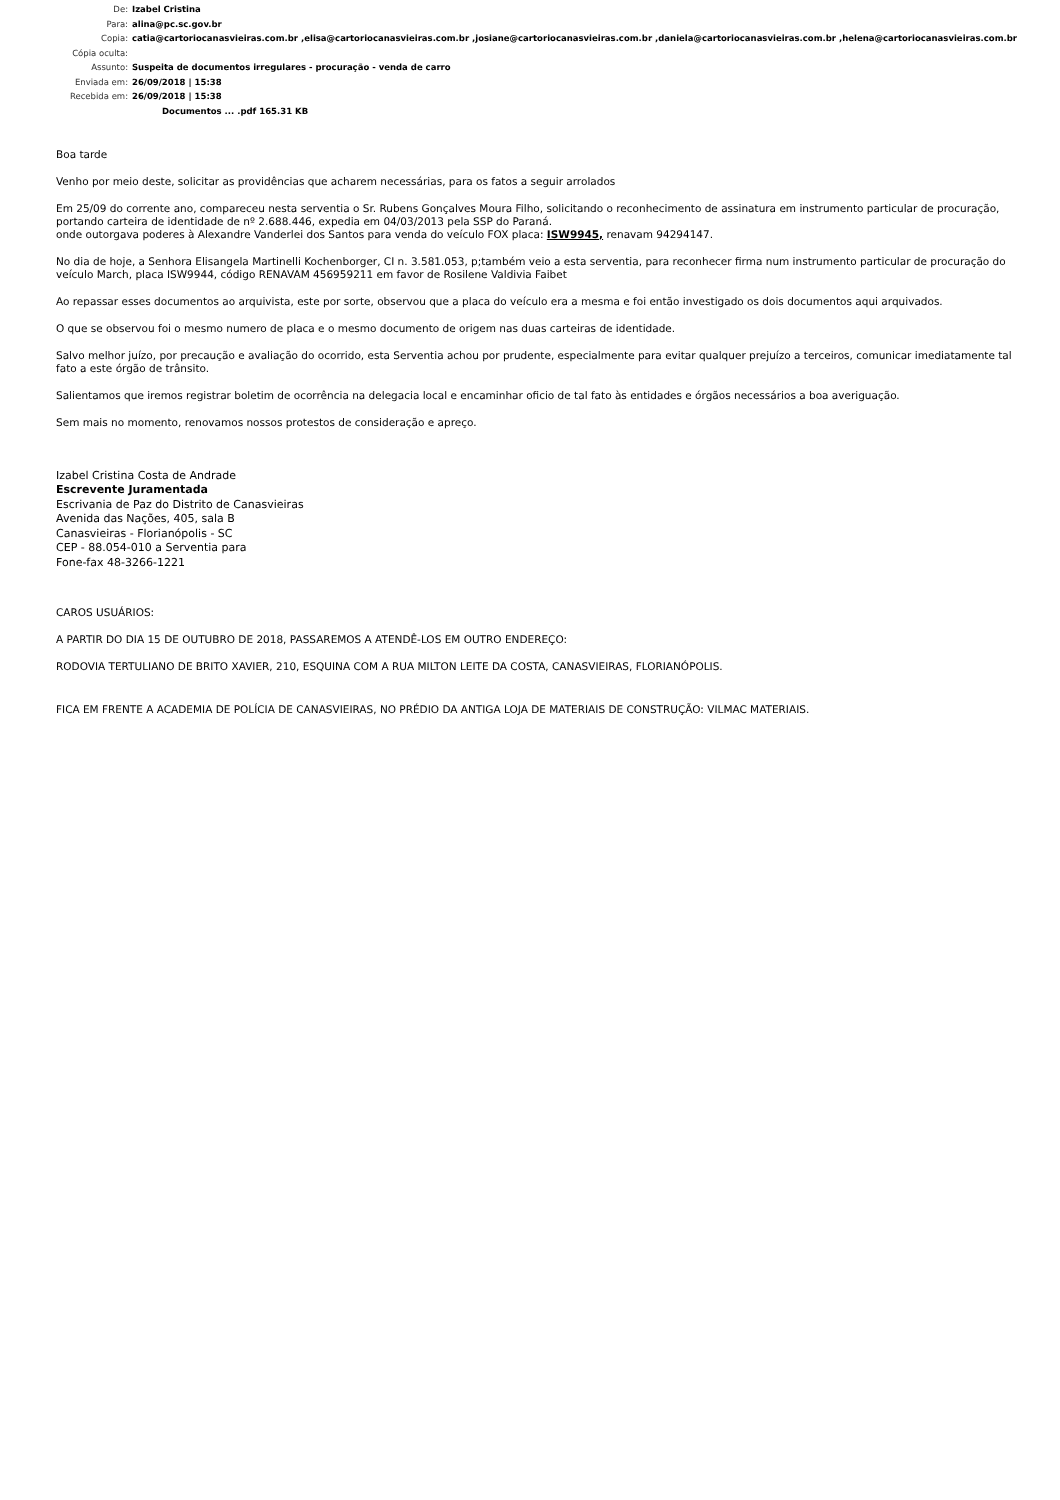De: Izabel Cristina
Para: alina@pc.sc.gov.br
Copia: catia@cartoriocanasvieiras.com.br ,elisa@cartoriocanasvieiras.com.br ,josiane@cartoriocanasvieiras.com.br ,daniela@cartoriocanasvieiras.com.br ,helena@cartoriocanasvieiras.com.br
Cópia oculta:
Assunto: Suspeita de documentos irregulares - procuração - venda de carro
Enviada em: 26/09/2018 | 15:38
Recebida em: 26/09/2018 | 15:38
Documentos ... .pdf 165.31 KB
Boa tarde
Venho por meio deste, solicitar as providências que acharem necessárias, para os fatos a seguir arrolados
Em 25/09 do corrente ano, compareceu nesta serventia o Sr. Rubens Gonçalves Moura Filho, solicitando o reconhecimento de assinatura em instrumento particular de procuração, portando carteira de identidade de nº 2.688.446, expedia em 04/03/2013 pela SSP do Paraná.
onde outorgava poderes à Alexandre Vanderlei dos Santos para venda do veículo FOX placa: ISW9945, renavam 94294147.
No dia de hoje, a Senhora Elisangela Martinelli Kochenborger, CI n. 3.581.053, p;também veio a esta serventia, para reconhecer firma num instrumento particular de procuração do veículo March, placa ISW9944, código RENAVAM 456959211 em favor de Rosilene Valdivia Faibet
Ao repassar esses documentos ao arquivista, este por sorte, observou que a placa do veículo era a mesma e foi então investigado os dois documentos aqui arquivados.
O que se observou foi o mesmo numero de placa e o mesmo documento de origem nas duas carteiras de identidade.
Salvo melhor juízo, por precaução e avaliação do ocorrido, esta Serventia achou por prudente, especialmente para evitar qualquer prejuízo a terceiros, comunicar imediatamente tal fato a este órgão de trânsito.
Salientamos que iremos registrar boletim de ocorrência na delegacia local e encaminhar oficio de tal fato às entidades e órgãos necessários a boa averiguação.
Sem mais no momento, renovamos nossos protestos de consideração e apreço.
Izabel Cristina Costa de Andrade
Escrevente Juramentada
Escrivania de Paz do Distrito de Canasvieiras
Avenida das Nações, 405, sala B
Canasvieiras - Florianópolis - SC
CEP - 88.054-010 a Serventia para
Fone-fax 48-3266-1221
CAROS USUÁRIOS:
A PARTIR DO DIA 15 DE OUTUBRO DE 2018, PASSAREMOS A ATENDÊ-LOS EM OUTRO ENDEREÇO:
RODOVIA TERTULIANO DE BRITO XAVIER, 210, ESQUINA COM A RUA MILTON LEITE DA COSTA, CANASVIEIRAS, FLORIANÓPOLIS.
FICA EM FRENTE A ACADEMIA DE POLÍCIA DE CANASVIEIRAS, NO PRÉDIO DA ANTIGA LOJA DE MATERIAIS DE CONSTRUÇÃO: VILMAC MATERIAIS.